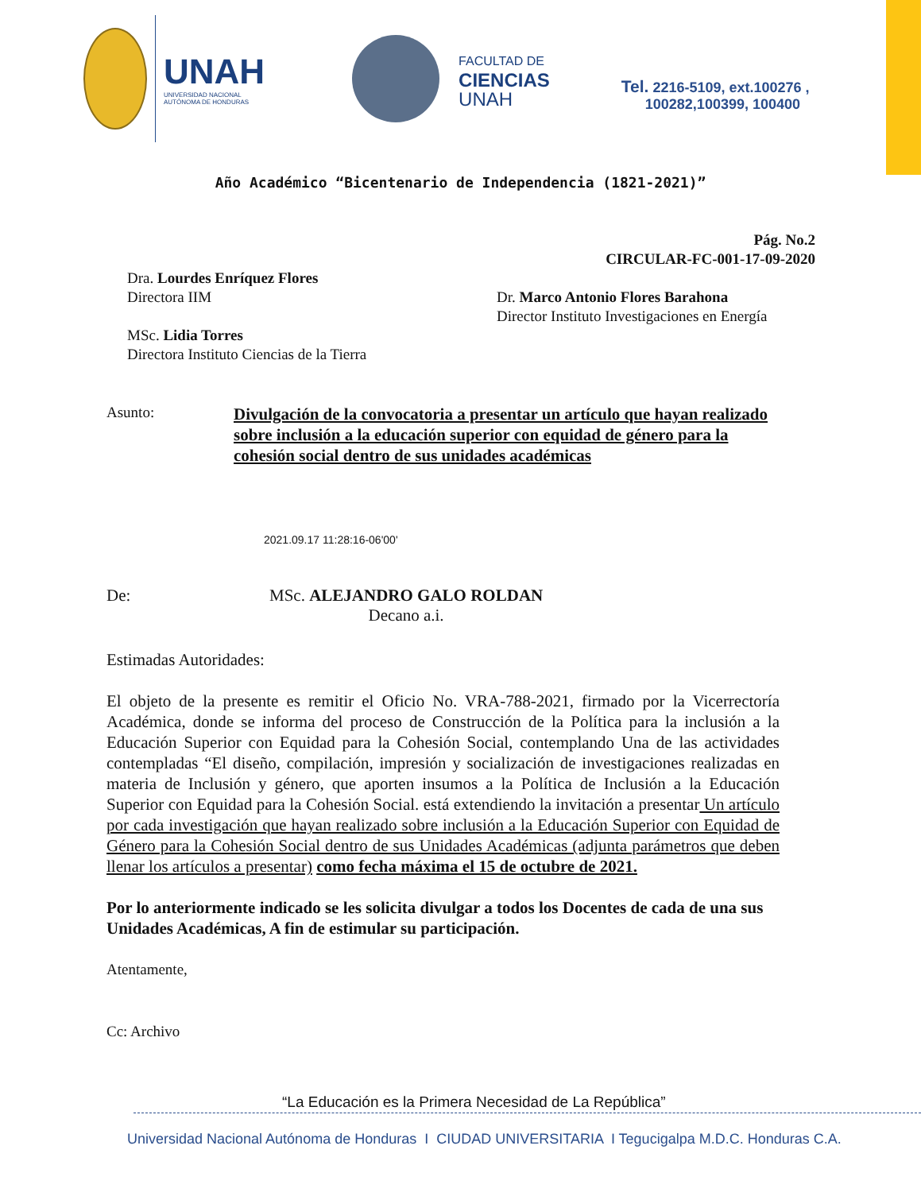UNAH
UNIVERSIDAD NACIONAL
AUTÓNOMA DE HONDURAS
FACULTAD DE
CIENCIAS
UNAH
Tel. 2216-5109, ext.100276 ,
100282,100399, 100400
Año Académico “Bicentenario de Independencia (1821-2021)”
Pág. No.2
CIRCULAR-FC-001-17-09-2020
Dra. Lourdes Enríquez Flores
Directora IIM
MSc. Lidia Torres
Directora Instituto Ciencias de la Tierra
Dr. Marco Antonio Flores Barahona
Director Instituto Investigaciones en Energía
Asunto:
Divulgación de la convocatoria a presentar un artículo que hayan realizado sobre inclusión a la educación superior con equidad de género para la cohesión social dentro de sus unidades académicas
2021.09.17 11:28:16-06'00'
De: MSc. ALEJANDRO GALO ROLDAN
Decano a.i.
Estimadas Autoridades:
El objeto de la presente es remitir el Oficio No. VRA-788-2021, firmado por la Vicerrectoría Académica, donde se informa del proceso de Construcción de la Política para la inclusión a la Educación Superior con Equidad para la Cohesión Social, contemplando Una de las actividades contempladas “El diseño, compilación, impresión y socialización de investigaciones realizadas en materia de Inclusión y género, que aporten insumos a la Política de Inclusión a la Educación Superior con Equidad para la Cohesión Social. está extendiendo la invitación a presentar Un artículo por cada investigación que hayan realizado sobre inclusión a la Educación Superior con Equidad de Género para la Cohesión Social dentro de sus Unidades Académicas (adjunta parámetros que deben llenar los artículos a presentar) como fecha máxima el 15 de octubre de 2021.
Por lo anteriormente indicado se les solicita divulgar a todos los Docentes de cada de una sus Unidades Académicas, A fin de estimular su participación.
Atentamente,
Cc: Archivo
“La Educación es la Primera Necesidad de La República”
Universidad Nacional Autónoma de Honduras I CIUDAD UNIVERSITARIA I Tegucigalpa M.D.C. Honduras C.A.